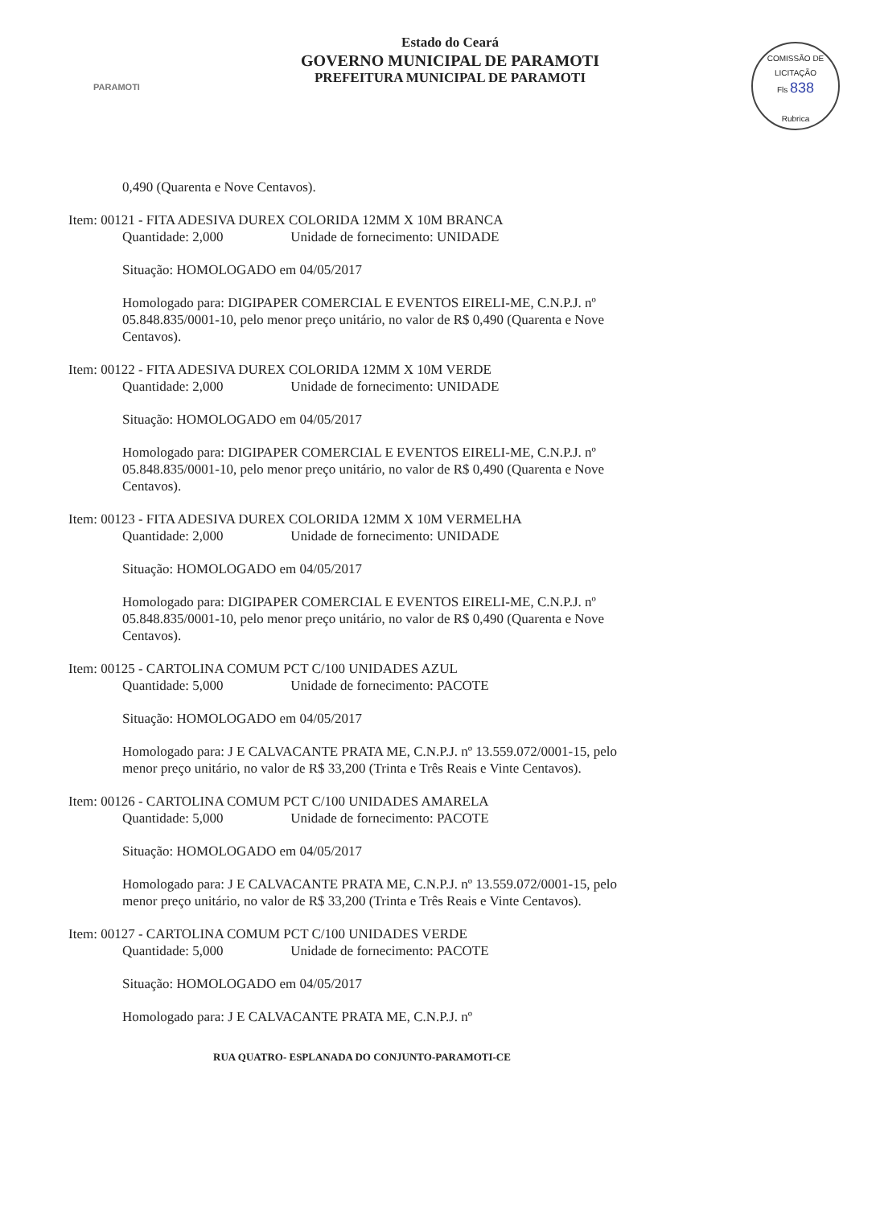PARAMOTI
Estado do Ceará
GOVERNO MUNICIPAL DE PARAMOTI
PREFEITURA MUNICIPAL DE PARAMOTI
COMISSÃO DE LICITAÇÃO
Fls 838
Rubrica
0,490 (Quarenta e Nove Centavos).
Item: 00121 - FITA ADESIVA DUREX COLORIDA 12MM X 10M BRANCA
Quantidade: 2,000 Unidade de fornecimento: UNIDADE
Situação: HOMOLOGADO em 04/05/2017
Homologado para: DIGIPAPER COMERCIAL E EVENTOS EIRELI-ME, C.N.P.J. nº 05.848.835/0001-10, pelo menor preço unitário, no valor de R$ 0,490 (Quarenta e Nove Centavos).
Item: 00122 - FITA ADESIVA DUREX COLORIDA 12MM X 10M VERDE
Quantidade: 2,000 Unidade de fornecimento: UNIDADE
Situação: HOMOLOGADO em 04/05/2017
Homologado para: DIGIPAPER COMERCIAL E EVENTOS EIRELI-ME, C.N.P.J. nº 05.848.835/0001-10, pelo menor preço unitário, no valor de R$ 0,490 (Quarenta e Nove Centavos).
Item: 00123 - FITA ADESIVA DUREX COLORIDA 12MM X 10M VERMELHA
Quantidade: 2,000 Unidade de fornecimento: UNIDADE
Situação: HOMOLOGADO em 04/05/2017
Homologado para: DIGIPAPER COMERCIAL E EVENTOS EIRELI-ME, C.N.P.J. nº 05.848.835/0001-10, pelo menor preço unitário, no valor de R$ 0,490 (Quarenta e Nove Centavos).
Item: 00125 - CARTOLINA COMUM PCT C/100 UNIDADES AZUL
Quantidade: 5,000 Unidade de fornecimento: PACOTE
Situação: HOMOLOGADO em 04/05/2017
Homologado para: J E CALVACANTE PRATA ME, C.N.P.J. nº 13.559.072/0001-15, pelo menor preço unitário, no valor de R$ 33,200 (Trinta e Três Reais e Vinte Centavos).
Item: 00126 - CARTOLINA COMUM PCT C/100 UNIDADES AMARELA
Quantidade: 5,000 Unidade de fornecimento: PACOTE
Situação: HOMOLOGADO em 04/05/2017
Homologado para: J E CALVACANTE PRATA ME, C.N.P.J. nº 13.559.072/0001-15, pelo menor preço unitário, no valor de R$ 33,200 (Trinta e Três Reais e Vinte Centavos).
Item: 00127 - CARTOLINA COMUM PCT C/100 UNIDADES VERDE
Quantidade: 5,000 Unidade de fornecimento: PACOTE
Situação: HOMOLOGADO em 04/05/2017
Homologado para: J E CALVACANTE PRATA ME, C.N.P.J. nº
RUA QUATRO- ESPLANADA DO CONJUNTO-PARAMOTI-CE